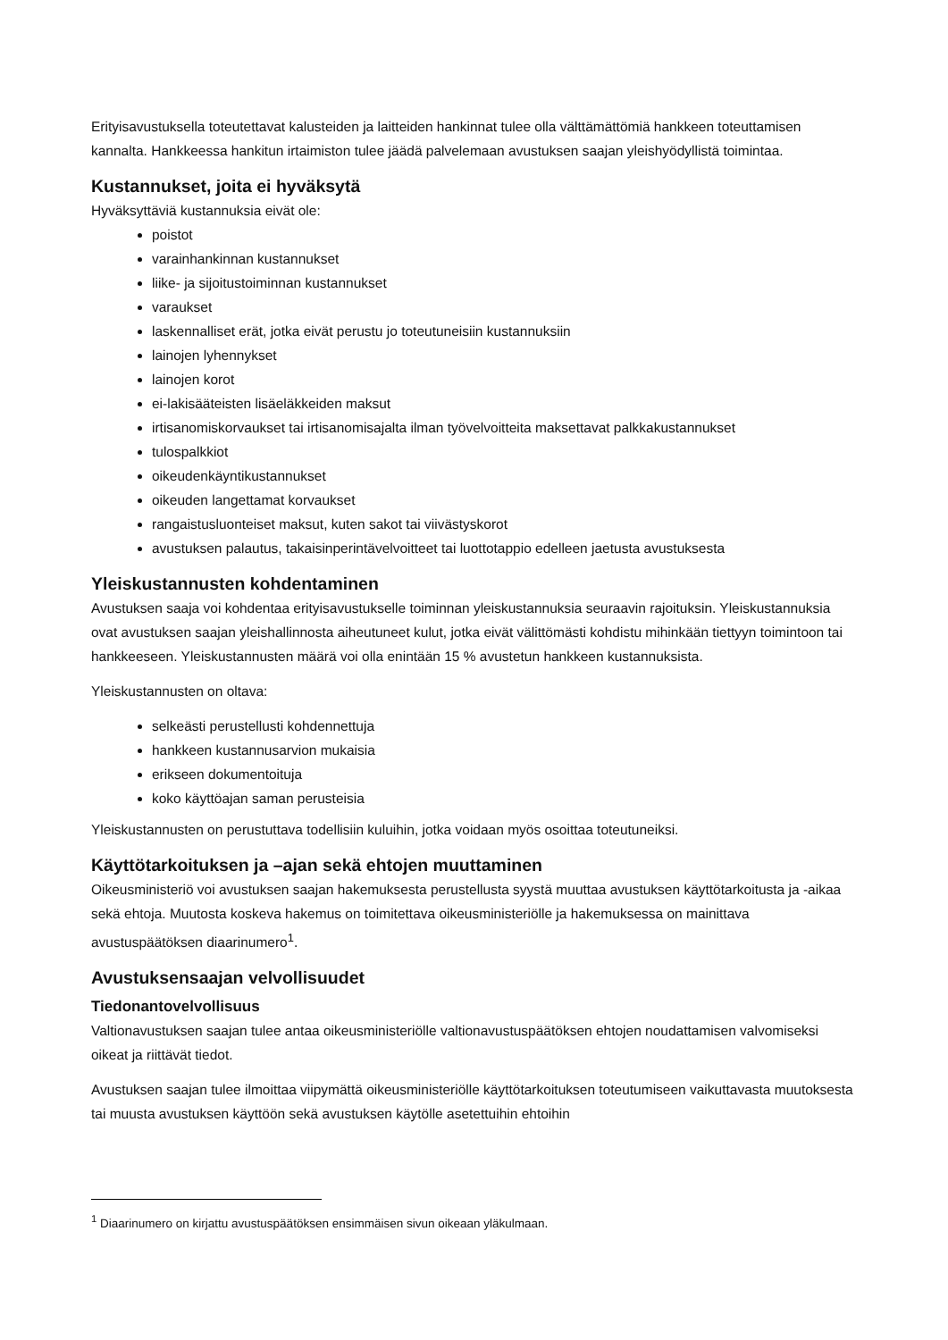Erityisavustuksella toteutettavat kalusteiden ja laitteiden hankinnat tulee olla välttämättömiä hankkeen toteuttamisen kannalta. Hankkeessa hankitun irtaimiston tulee jäädä palvelemaan avustuksen saajan yleishyödyllistä toimintaa.
Kustannukset, joita ei hyväksytä
Hyväksyttäviä kustannuksia eivät ole:
poistot
varainhankinnan kustannukset
liike- ja sijoitustoiminnan kustannukset
varaukset
laskennalliset erät, jotka eivät perustu jo toteutuneisiin kustannuksiin
lainojen lyhennykset
lainojen korot
ei-lakisääteisten lisäeläkkeiden maksut
irtisanomiskorvaukset tai irtisanomisajalta ilman työvelvoitteita maksettavat palkkakustannukset
tulospalkkiot
oikeudenkäyntikustannukset
oikeuden langettamat korvaukset
rangaistusluonteiset maksut, kuten sakot tai viivästyskorot
avustuksen palautus, takaisinperintävelvoitteet tai luottotappio edelleen jaetusta avustuksesta
Yleiskustannusten kohdentaminen
Avustuksen saaja voi kohdentaa erityisavustukselle toiminnan yleiskustannuksia seuraavin rajoituksin. Yleiskustannuksia ovat avustuksen saajan yleishallinnosta aiheutuneet kulut, jotka eivät välittömästi kohdistu mihinkään tiettyyn toimintoon tai hankkeeseen. Yleiskustannusten määrä voi olla enintään 15 % avustetun hankkeen kustannuksista.
Yleiskustannusten on oltava:
selkeästi perustellusti kohdennettuja
hankkeen kustannusarvion mukaisia
erikseen dokumentoituja
koko käyttöajan saman perusteisia
Yleiskustannusten on perustuttava todellisiin kuluihin, jotka voidaan myös osoittaa toteutuneiksi.
Käyttötarkoituksen ja –ajan sekä ehtojen muuttaminen
Oikeusministeriö voi avustuksen saajan hakemuksesta perustellusta syystä muuttaa avustuksen käyttötarkoitusta ja -aikaa sekä ehtoja. Muutosta koskeva hakemus on toimitettava oikeusministeriölle ja hakemuksessa on mainittava avustuspäätöksen diaarinumero<sup>1</sup>.
Avustuksensaajan velvollisuudet
Tiedonantovelvollisuus
Valtionavustuksen saajan tulee antaa oikeusministeriölle valtionavustuspäätöksen ehtojen noudattamisen valvomiseksi oikeat ja riittävät tiedot.
Avustuksen saajan tulee ilmoittaa viipymättä oikeusministeriölle käyttötarkoituksen toteutumiseen vaikuttavasta muutoksesta tai muusta avustuksen käyttöön sekä avustuksen käytölle asetettuihin ehtoihin
<sup>1</sup> Diaarinumero on kirjattu avustuspäätöksen ensimmäisen sivun oikeaan yläkulmaan.